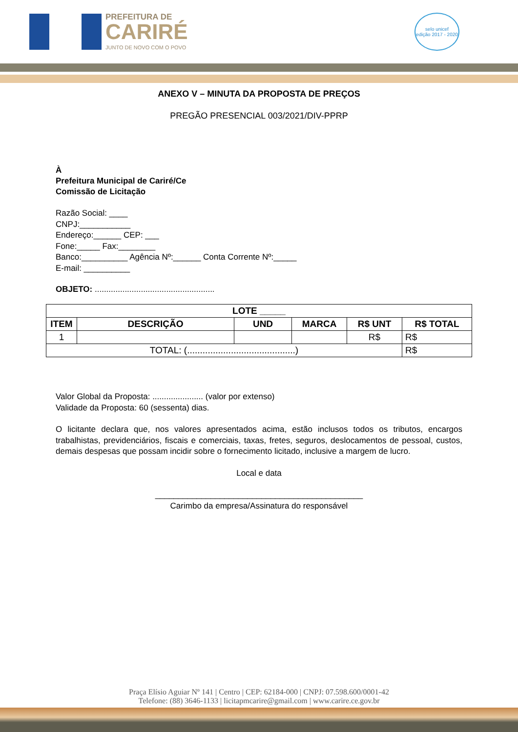PREFEITURA DE
CARIRÉ
JUNTO DE NOVO COM O POVO
selo unicef
edição 2017 - 2020
ANEXO V – MINUTA DA PROPOSTA DE PREÇOS
PREGÃO PRESENCIAL 003/2021/DIV-PPRP
À
Prefeitura Municipal de Cariré/Ce
Comissão de Licitação
Razão Social: ____
CNPJ:___________
Endereço:______ CEP: ___
Fone:_____ Fax:________
Banco:__________ Agência Nº:______ Conta Corrente Nº:_____
E-mail: __________
OBJETO: ....................................................
| LOTE _____ | | | | | |
| --- | --- | --- | --- | --- | --- |
| ITEM | DESCRIÇÃO | UND | MARCA | R$ UNT | R$ TOTAL |
| 1 | | | | R$ | R$ |
| TOTAL: (..........................................) | | | | | R$ |
Valor Global da Proposta: ...................... (valor por extenso)
Validade da Proposta: 60 (sessenta) dias.
O licitante declara que, nos valores apresentados acima, estão inclusos todos os tributos, encargos trabalhistas, previdenciários, fiscais e comerciais, taxas, fretes, seguros, deslocamentos de pessoal, custos, demais despesas que possam incidir sobre o fornecimento licitado, inclusive a margem de lucro.
Local e data
_____________________________________________
Carimbo da empresa/Assinatura do responsável
Praça Elísio Aguiar Nº 141 | Centro | CEP: 62184-000 | CNPJ: 07.598.600/0001-42
Telefone: (88) 3646-1133 | licitapmcarire@gmail.com | www.carire.ce.gov.br